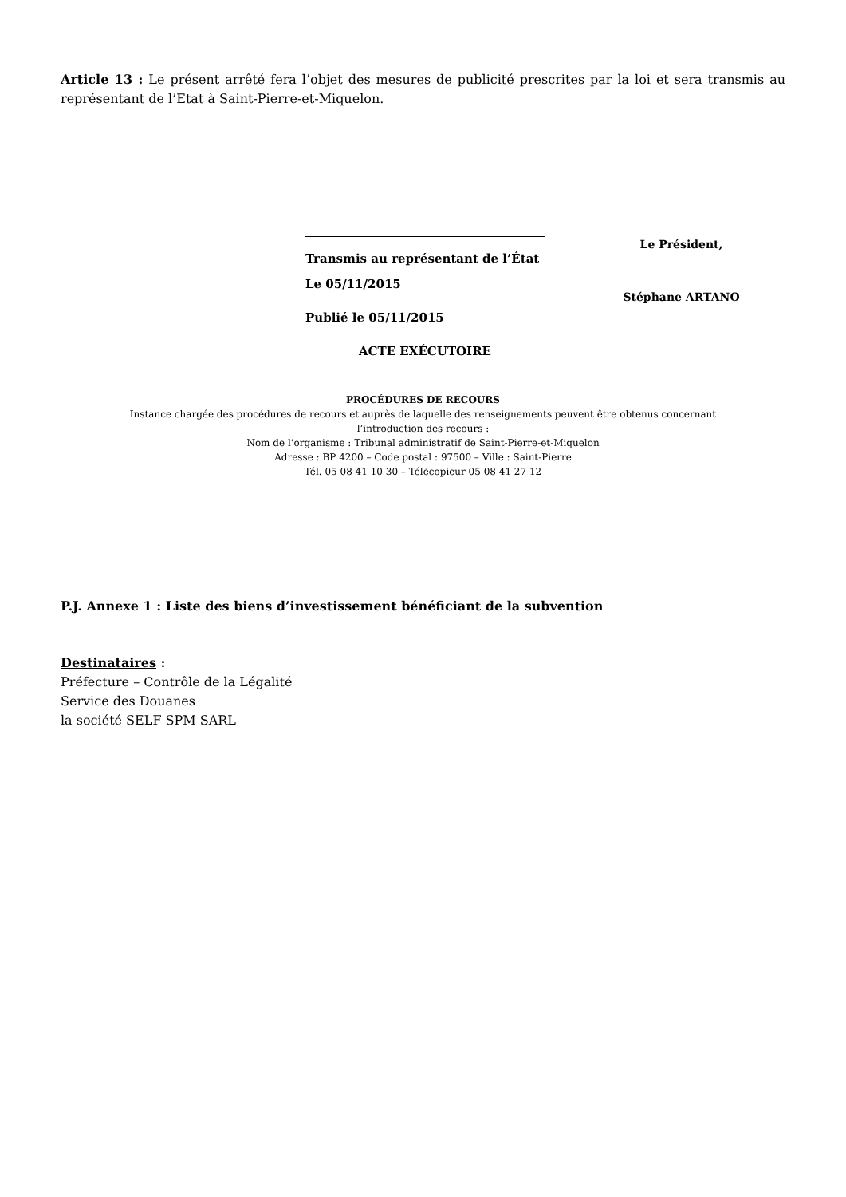Article 13 : Le présent arrêté fera l’objet des mesures de publicité prescrites par la loi et sera transmis au représentant de l’Etat à Saint-Pierre-et-Miquelon.
Transmis au représentant de l’État
Le 05/11/2015
Publié le 05/11/2015
ACTE EXÉCUTOIRE
Le Président,
Stéphane ARTANO
PROCÉDURES DE RECOURS
Instance chargée des procédures de recours et auprès de laquelle des renseignements peuvent être obtenus concernant
l’introduction des recours :
Nom de l’organisme : Tribunal administratif de Saint-Pierre-et-Miquelon
Adresse : BP 4200 – Code postal : 97500 – Ville : Saint-Pierre
Tél. 05 08 41 10 30 – Télécopieur 05 08 41 27 12
P.J. Annexe 1 : Liste des biens d’investissement bénéficiant de la subvention
Destinataires :
Préfecture – Contrôle de la Légalité
Service des Douanes
la société SELF SPM SARL